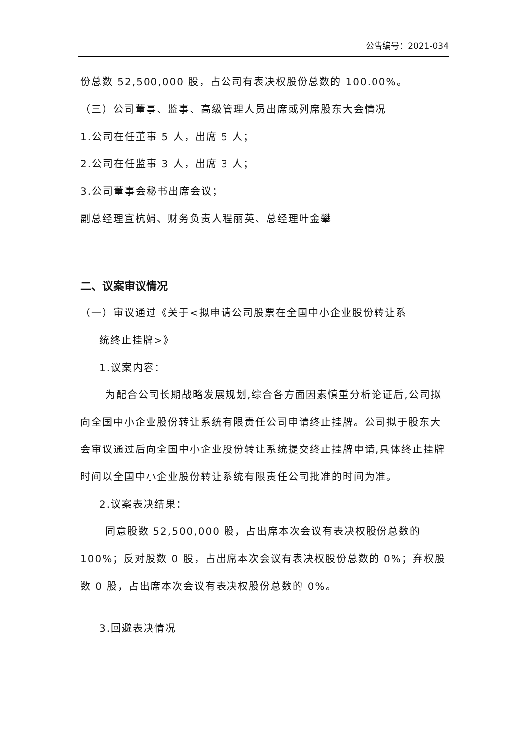公告编号：2021-034
份总数 52,500,000 股，占公司有表决权股份总数的 100.00%。
（三）公司董事、监事、高级管理人员出席或列席股东大会情况
1.公司在任董事 5 人，出席 5 人；
2.公司在任监事 3 人，出席 3 人；
3.公司董事会秘书出席会议；
副总经理宣杭娟、财务负责人程丽英、总经理叶金攀
二、议案审议情况
（一）审议通过《关于<拟申请公司股票在全国中小企业股份转让系
统终止挂牌>》
1.议案内容：
为配合公司长期战略发展规划,综合各方面因素慎重分析论证后,公司拟向全国中小企业股份转让系统有限责任公司申请终止挂牌。公司拟于股东大会审议通过后向全国中小企业股份转让系统提交终止挂牌申请,具体终止挂牌时间以全国中小企业股份转让系统有限责任公司批准的时间为准。
2.议案表决结果：
同意股数 52,500,000 股，占出席本次会议有表决权股份总数的 100%；反对股数 0 股，占出席本次会议有表决权股份总数的 0%；弃权股数 0 股，占出席本次会议有表决权股份总数的 0%。
3.回避表决情况